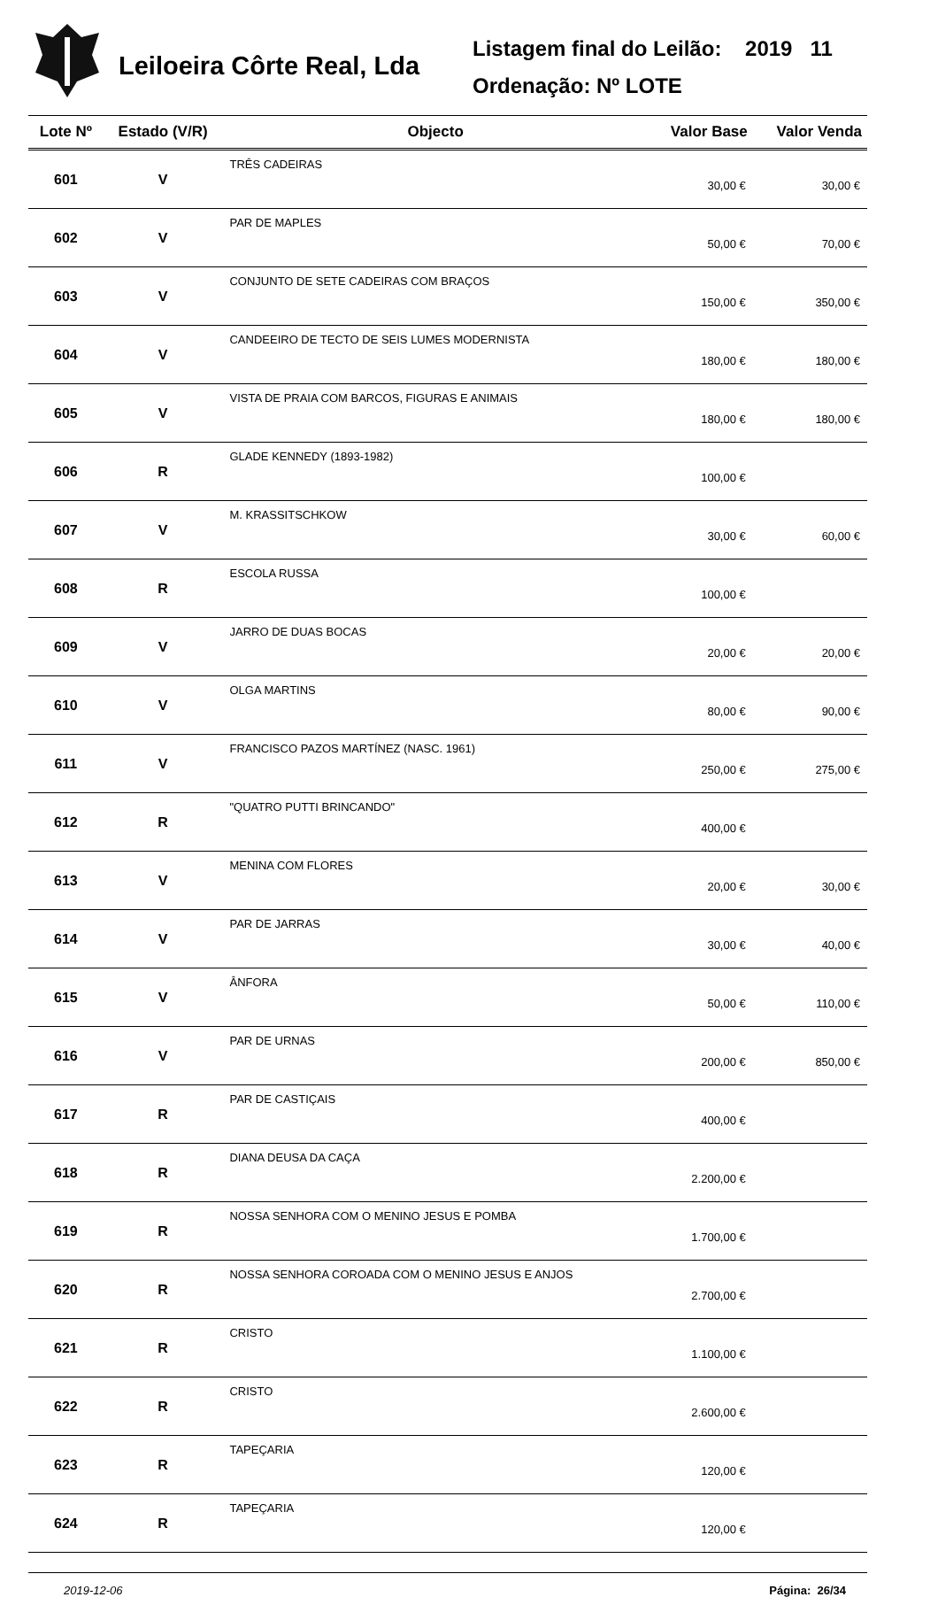Leiloeira Côrte Real, Lda
Listagem final do Leilão: 2019 11
Ordenação: Nº LOTE
| Lote Nº | Estado (V/R) | Objecto | Valor Base | Valor Venda |
| --- | --- | --- | --- | --- |
| 601 | V | TRÊS CADEIRAS | 30,00 € | 30,00 € |
| 602 | V | PAR DE MAPLES | 50,00 € | 70,00 € |
| 603 | V | CONJUNTO DE SETE CADEIRAS COM BRAÇOS | 150,00 € | 350,00 € |
| 604 | V | CANDEEIRO DE TECTO DE SEIS LUMES MODERNISTA | 180,00 € | 180,00 € |
| 605 | V | VISTA DE PRAIA COM BARCOS, FIGURAS E ANIMAIS | 180,00 € | 180,00 € |
| 606 | R | GLADE KENNEDY (1893-1982) | 100,00 € | |
| 607 | V | M. KRASSITSCHKOW | 30,00 € | 60,00 € |
| 608 | R | ESCOLA RUSSA | 100,00 € | |
| 609 | V | JARRO DE DUAS BOCAS | 20,00 € | 20,00 € |
| 610 | V | OLGA MARTINS | 80,00 € | 90,00 € |
| 611 | V | FRANCISCO PAZOS MARTÍNEZ (NASC. 1961) | 250,00 € | 275,00 € |
| 612 | R | "QUATRO PUTTI BRINCANDO" | 400,00 € | |
| 613 | V | MENINA COM FLORES | 20,00 € | 30,00 € |
| 614 | V | PAR DE JARRAS | 30,00 € | 40,00 € |
| 615 | V | ÂNFORA | 50,00 € | 110,00 € |
| 616 | V | PAR DE URNAS | 200,00 € | 850,00 € |
| 617 | R | PAR DE CASTIÇAIS | 400,00 € | |
| 618 | R | DIANA DEUSA DA CAÇA | 2.200,00 € | |
| 619 | R | NOSSA SENHORA COM O MENINO JESUS E POMBA | 1.700,00 € | |
| 620 | R | NOSSA SENHORA COROADA COM O MENINO JESUS E ANJOS | 2.700,00 € | |
| 621 | R | CRISTO | 1.100,00 € | |
| 622 | R | CRISTO | 2.600,00 € | |
| 623 | R | TAPEÇARIA | 120,00 € | |
| 624 | R | TAPEÇARIA | 120,00 € | |
2019-12-06 Página: 26/34